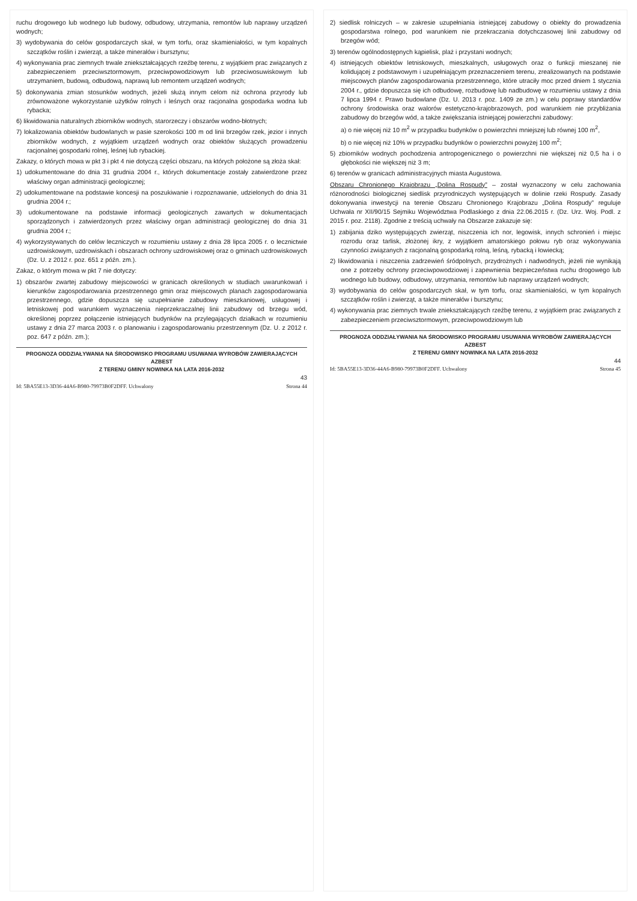ruchu drogowego lub wodnego lub budowy, odbudowy, utrzymania, remontów lub naprawy urządzeń wodnych;
3) wydobywania do celów gospodarczych skał, w tym torfu, oraz skamieniałości, w tym kopalnych szczątków roślin i zwierząt, a także minerałów i bursztynu;
4) wykonywania prac ziemnych trwale zniekształcających rzeźbę terenu, z wyjątkiem prac związanych z zabezpieczeniem przeciwsztormowym, przeciwpowodziowym lub przeciwosuwiskowym lub utrzymaniem, budową, odbudową, naprawą lub remontem urządzeń wodnych;
5) dokonywania zmian stosunków wodnych, jeżeli służą innym celom niż ochrona przyrody lub zrównoważone wykorzystanie użytków rolnych i leśnych oraz racjonalna gospodarka wodna lub rybacka;
6) likwidowania naturalnych zbiorników wodnych, starorzeczy i obszarów wodno-błotnych;
7) lokalizowania obiektów budowlanych w pasie szerokości 100 m od linii brzegów rzek, jezior i innych zbiorników wodnych, z wyjątkiem urządzeń wodnych oraz obiektów służących prowadzeniu racjonalnej gospodarki rolnej, leśnej lub rybackiej.
Zakazy, o których mowa w pkt 3 i pkt 4 nie dotyczą części obszaru, na których położone są złoża skał:
1) udokumentowane do dnia 31 grudnia 2004 r., których dokumentacje zostały zatwierdzone przez właściwy organ administracji geologicznej;
2) udokumentowane na podstawie koncesji na poszukiwanie i rozpoznawanie, udzielonych do dnia 31 grudnia 2004 r.;
3) udokumentowane na podstawie informacji geologicznych zawartych w dokumentacjach sporządzonych i zatwierdzonych przez właściwy organ administracji geologicznej do dnia 31 grudnia 2004 r.;
4) wykorzystywanych do celów leczniczych w rozumieniu ustawy z dnia 28 lipca 2005 r. o lecznictwie uzdrowiskowym, uzdrowiskach i obszarach ochrony uzdrowiskowej oraz o gminach uzdrowiskowych (Dz. U. z 2012 r. poz. 651 z późn. zm.).
Zakaz, o którym mowa w pkt 7 nie dotyczy:
1) obszarów zwartej zabudowy miejscowości w granicach określonych w studiach uwarunkowań i kierunków zagospodarowania przestrzennego gmin oraz miejscowych planach zagospodarowania przestrzennego, gdzie dopuszcza się uzupełnianie zabudowy mieszkaniowej, usługowej i letniskowej pod warunkiem wyznaczenia nieprzekraczalnej linii zabudowy od brzegu wód, określonej poprzez połączenie istniejących budynków na przylegających działkach w rozumieniu ustawy z dnia 27 marca 2003 r. o planowaniu i zagospodarowaniu przestrzennym (Dz. U. z 2012 r. poz. 647 z późn. zm.);
PROGNOZA ODDZIAŁYWANIA NA ŚRODOWISKO PROGRAMU USUWANIA WYROBÓW ZAWIERAJĄCYCH AZBEST
Z TERENU GMINY NOWINKA NA LATA 2016-2032
43
Id: 5BA55E13-3D36-44A6-B980-79973B0F2DFF. Uchwalony Strona 44
2) siedlisk rolniczych – w zakresie uzupełniania istniejącej zabudowy o obiekty do prowadzenia gospodarstwa rolnego, pod warunkiem nie przekraczania dotychczasowej linii zabudowy od brzegów wód;
3) terenów ogólnodostępnych kąpielisk, plaż i przystani wodnych;
4) istniejących obiektów letniskowych, mieszkalnych, usługowych oraz o funkcji mieszanej nie kolidującej z podstawowym i uzupełniającym przeznaczeniem terenu, zrealizowanych na podstawie miejscowych planów zagospodarowania przestrzennego, które utraciły moc przed dniem 1 stycznia 2004 r., gdzie dopuszcza się ich odbudowę, rozbudowę lub nadbudowę w rozumieniu ustawy z dnia 7 lipca 1994 r. Prawo budowlane (Dz. U. 2013 r. poz. 1409 ze zm.) w celu poprawy standardów ochrony środowiska oraz walorów estetyczno-krajobrazowych, pod warunkiem nie przybliżania zabudowy do brzegów wód, a także zwiększania istniejącej powierzchni zabudowy:
a) o nie więcej niż 10 m<sup>2</sup> w przypadku budynków o powierzchni mniejszej lub równej 100 m<sup>2</sup>,
b) o nie więcej niż 10% w przypadku budynków o powierzchni powyżej 100 m<sup>2</sup>;
5) zbiorników wodnych pochodzenia antropogenicznego o powierzchni nie większej niż 0,5 ha i o głębokości nie większej niż 3 m;
6) terenów w granicach administracyjnych miasta Augustowa.
Obszaru Chronionego Krajobrazu „Dolina Rospudy” – został wyznaczony w celu zachowania różnorodności biologicznej siedlisk przyrodniczych występujących w dolinie rzeki Rospudy. Zasady dokonywania inwestycji na terenie Obszaru Chronionego Krajobrazu „Dolina Rospudy” reguluje Uchwała nr XII/90/15 Sejmiku Województwa Podlaskiego z dnia 22.06.2015 r. (Dz. Urz. Woj. Podl. z 2015 r. poz. 2118). Zgodnie z treścią uchwały na Obszarze zakazuje się:
1) zabijania dziko występujących zwierząt, niszczenia ich nor, legowisk, innych schronień i miejsc rozrodu oraz tarlisk, złożonej ikry, z wyjątkiem amatorskiego połowu ryb oraz wykonywania czynności związanych z racjonalną gospodarką rolną, leśną, rybacką i łowiecką;
2) likwidowania i niszczenia zadrzewień śródpolnych, przydrożnych i nadwodnych, jeżeli nie wynikają one z potrzeby ochrony przeciwpowodziowej i zapewnienia bezpieczeństwa ruchu drogowego lub wodnego lub budowy, odbudowy, utrzymania, remontów lub naprawy urządzeń wodnych;
3) wydobywania do celów gospodarczych skał, w tym torfu, oraz skamieniałości, w tym kopalnych szczątków roślin i zwierząt, a także minerałów i bursztynu;
4) wykonywania prac ziemnych trwale zniekształcających rzeźbę terenu, z wyjątkiem prac związanych z zabezpieczeniem przeciwsztormowym, przeciwpowodziowym lub
PROGNOZA ODDZIAŁYWANIA NA ŚRODOWISKO PROGRAMU USUWANIA WYROBÓW ZAWIERAJĄCYCH AZBEST
Z TERENU GMINY NOWINKA NA LATA 2016-2032
44
Id: 5BA55E13-3D36-44A6-B980-79973B0F2DFF. Uchwalony Strona 45